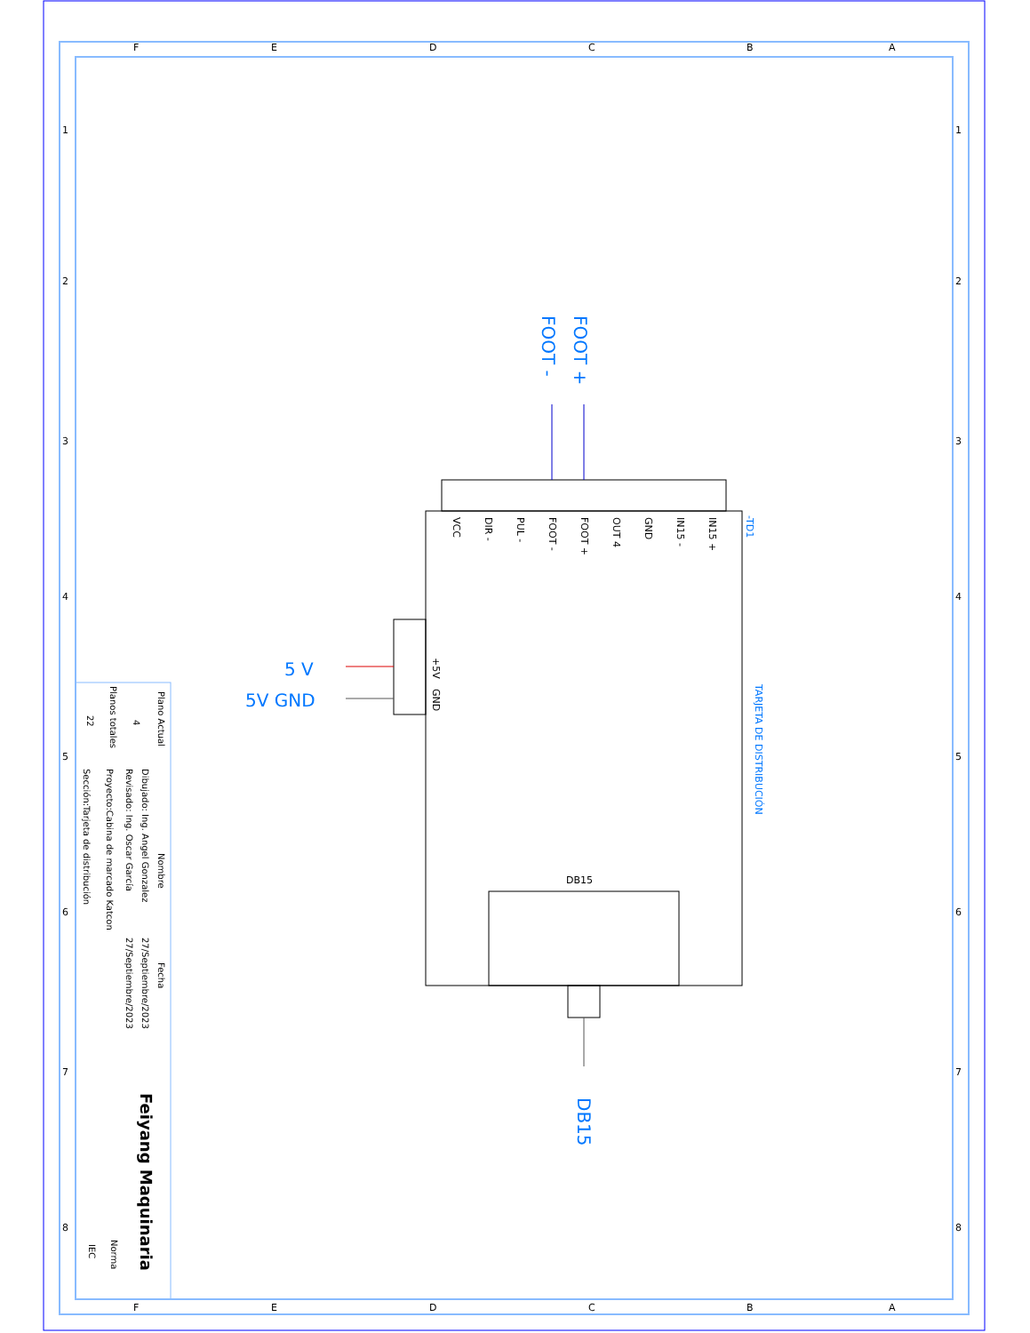F
E
D
C
B
A
F
E
D
C
B
A
1
2
3
4
5
6
7
8
1
2
3
4
5
6
7
8
FOOT -
FOOT +
5 V
5V GND
DB15
VCC
DIR -
PUL -
FOOT -
FOOT +
OUT 4
GND
IN15 -
IN15 +
+5V
GND
DB15
-TD1
TARJETA DE DISTRIBUCIÓN
Plano Actual
Planos totales
4
22
Nombre
Fecha
Dibujado: Ing. Angel Gonzalez
Revisado: Ing. Oscar García
Proyecto:Cabina de marcado Katcon
Sección:Tarjeta de distribución
27/Septiembre/2023
27/Septiembre/2023
Norma
IEC
Feiyang Maquinaria